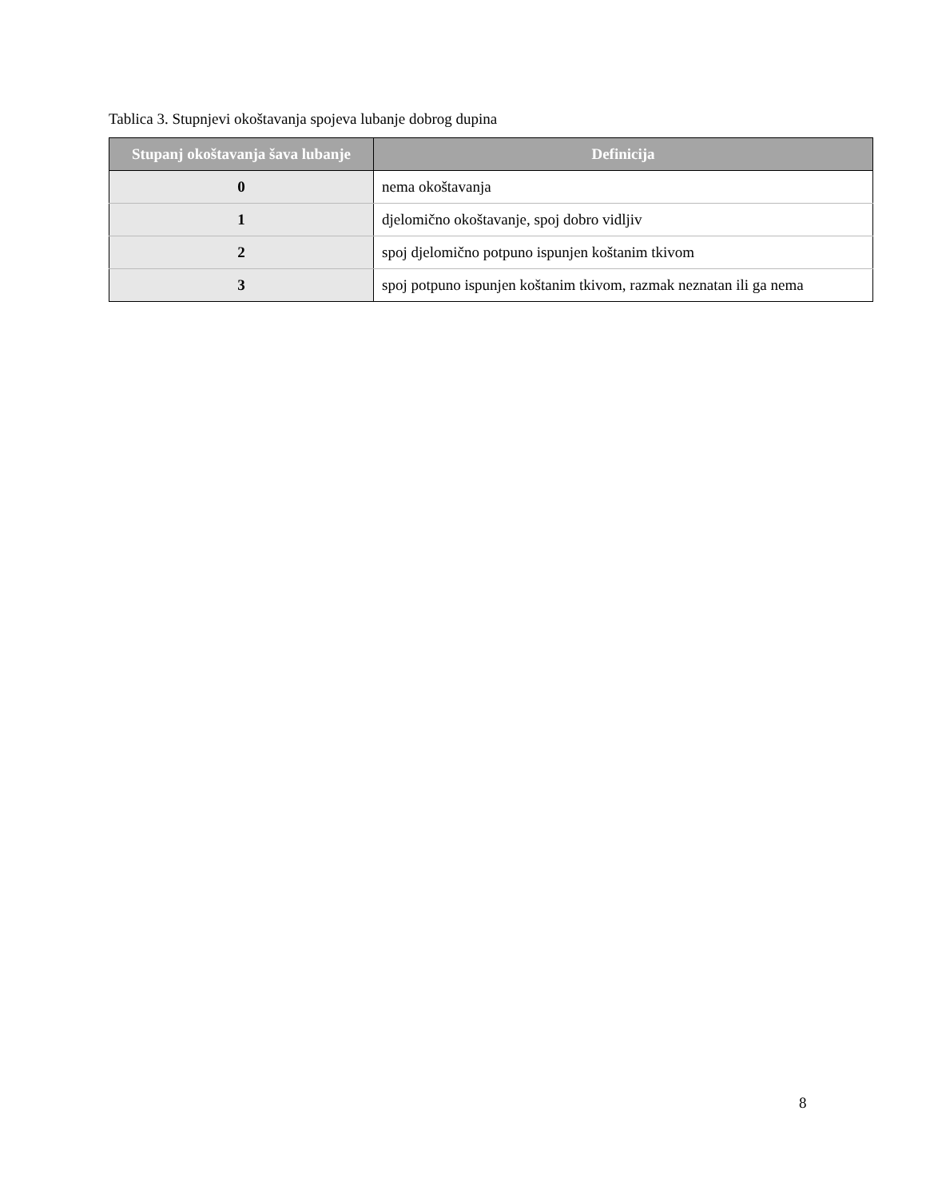Tablica 3. Stupnjevi okoštavanja spojeva lubanje dobrog dupina
| Stupanj okoštavanja šava lubanje | Definicija |
| --- | --- |
| 0 | nema okoštavanja |
| 1 | djelomično okoštavanje, spoj dobro vidljiv |
| 2 | spoj djelomično potpuno ispunjen koštanim tkivom |
| 3 | spoj potpuno ispunjen koštanim tkivom, razmak neznatan ili ga nema |
8